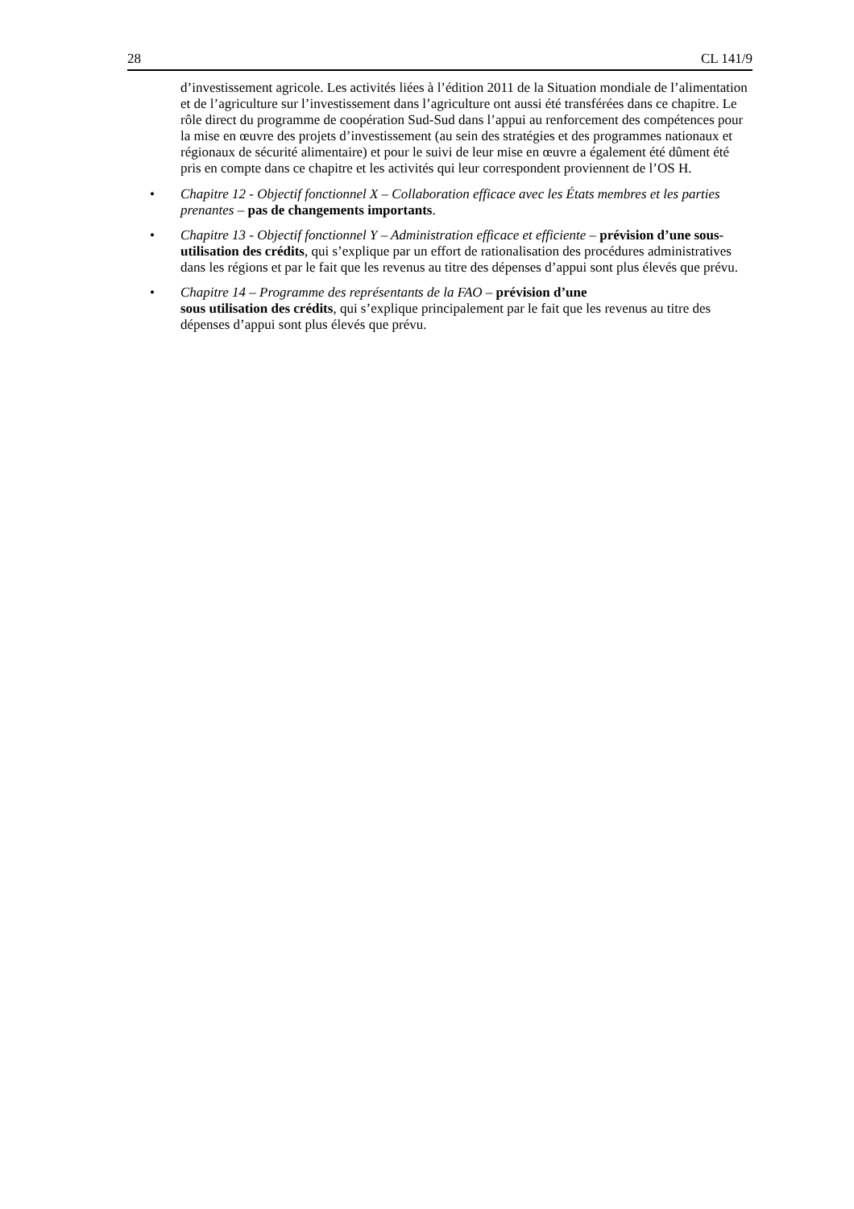28 CL 141/9
d’investissement agricole. Les activités liées à l’édition 2011 de la Situation mondiale de l’alimentation et de l’agriculture sur l’investissement dans l’agriculture ont aussi été transférées dans ce chapitre. Le rôle direct du programme de coopération Sud-Sud dans l’appui au renforcement des compétences pour la mise en œuvre des projets d’investissement (au sein des stratégies et des programmes nationaux et régionaux de sécurité alimentaire) et pour le suivi de leur mise en œuvre a également été dûment été pris en compte dans ce chapitre et les activités qui leur correspondent proviennent de l’OS H.
• Chapitre 12 - Objectif fonctionnel X – Collaboration efficace avec les États membres et les parties prenantes – pas de changements importants.
• Chapitre 13 - Objectif fonctionnel Y – Administration efficace et efficiente – prévision d’une sous-utilisation des crédits, qui s’explique par un effort de rationalisation des procédures administratives dans les régions et par le fait que les revenus au titre des dépenses d’appui sont plus élevés que prévu.
• Chapitre 14 – Programme des représentants de la FAO – prévision d’une
sous utilisation des crédits, qui s’explique principalement par le fait que les revenus au titre des dépenses d’appui sont plus élevés que prévu.